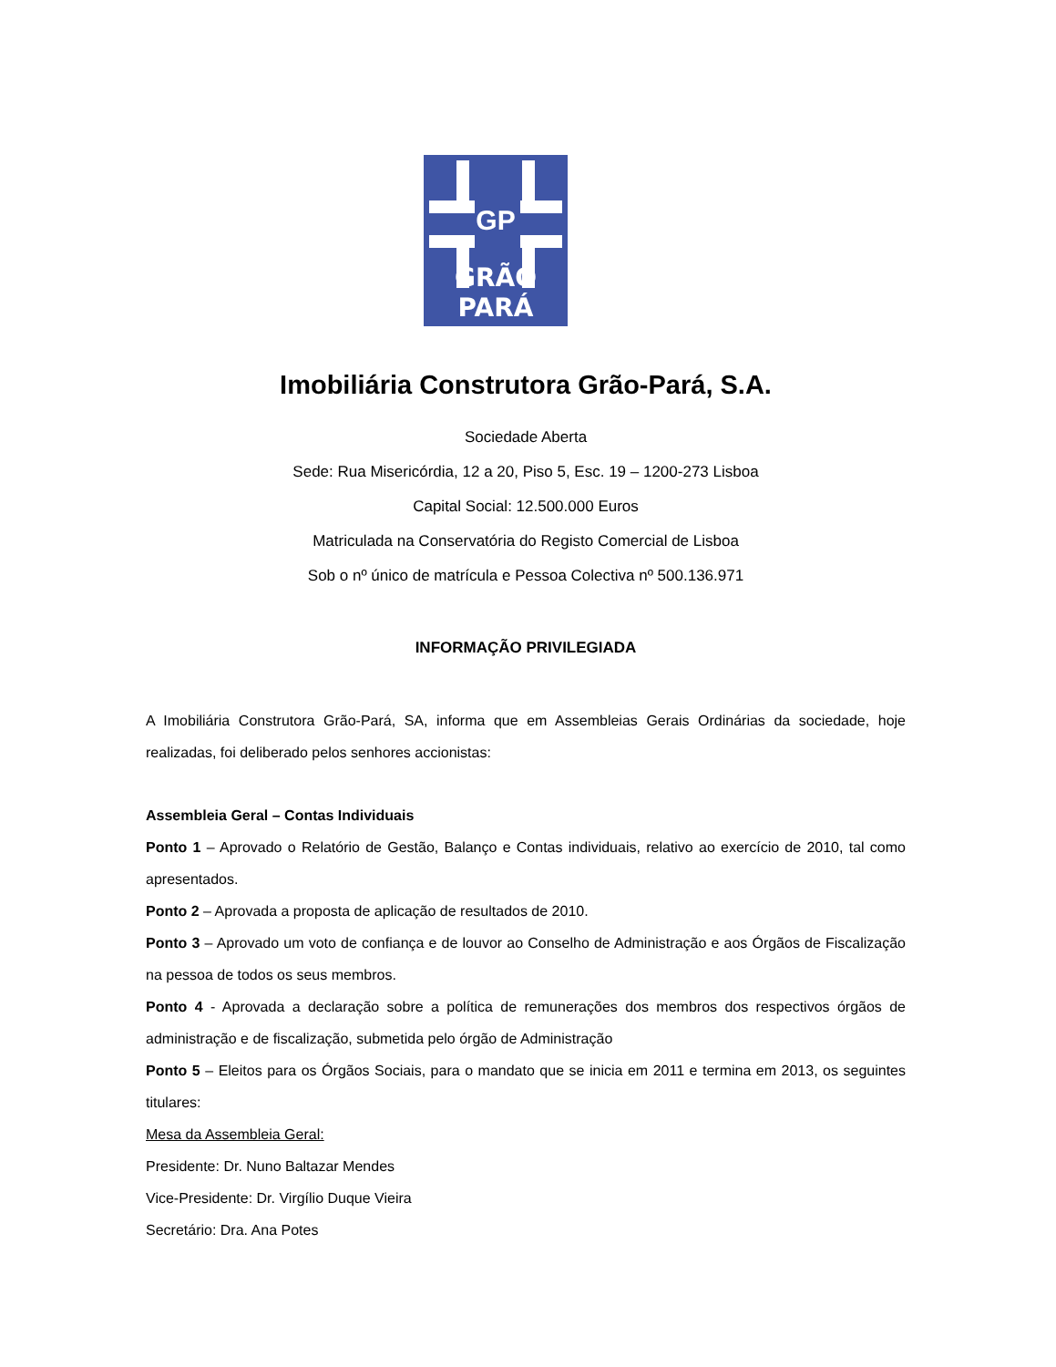GP
GRÃO PARÁ
Imobiliária Construtora Grão-Pará, S.A.
Sociedade Aberta
Sede: Rua Misericórdia, 12 a 20, Piso 5, Esc. 19 – 1200-273 Lisboa
Capital Social: 12.500.000 Euros
Matriculada na Conservatória do Registo Comercial de Lisboa
Sob o nº único de matrícula e Pessoa Colectiva nº 500.136.971
INFORMAÇÃO PRIVILEGIADA
A Imobiliária Construtora Grão-Pará, SA, informa que em Assembleias Gerais Ordinárias da sociedade, hoje realizadas, foi deliberado pelos senhores accionistas:
Assembleia Geral – Contas Individuais
Ponto 1 – Aprovado o Relatório de Gestão, Balanço e Contas individuais, relativo ao exercício de 2010, tal como apresentados.
Ponto 2 – Aprovada a proposta de aplicação de resultados de 2010.
Ponto 3 – Aprovado um voto de confiança e de louvor ao Conselho de Administração e aos Órgãos de Fiscalização na pessoa de todos os seus membros.
Ponto 4 - Aprovada a declaração sobre a política de remunerações dos membros dos respectivos órgãos de administração e de fiscalização, submetida pelo órgão de Administração
Ponto 5 – Eleitos para os Órgãos Sociais, para o mandato que se inicia em 2011 e termina em 2013, os seguintes titulares:
Mesa da Assembleia Geral:
Presidente: Dr. Nuno Baltazar Mendes
Vice-Presidente: Dr. Virgílio Duque Vieira
Secretário: Dra. Ana Potes